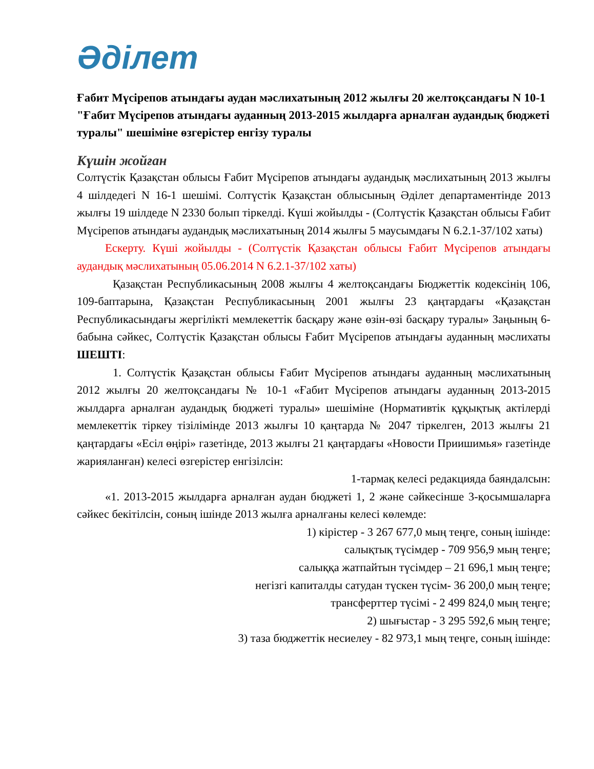Әділет
Ғабит Мүсірепов атындағы аудан мәслихатының 2012 жылғы 20 желтоқсандағы N 10-1 "Ғабит Мүсірепов атындағы ауданның 2013-2015 жылдарға арналған аудандық бюджеті туралы" шешіміне өзгерістер енгізу туралы
Күшін жойған
Солтүстік Қазақстан облысы Ғабит Мүсірепов атындағы аудандық мәслихатының 2013 жылғы 4 шілдедегі N 16-1 шешімі. Солтүстік Қазақстан облысының Әділет департаментінде 2013 жылғы 19 шілдеде N 2330 болып тіркелді. Күші жойылды - (Солтүстік Қазақстан облысы Ғабит Мүсірепов атындағы аудандық мәслихатының 2014 жылғы 5 маусымдағы N 6.2.1-37/102 хаты)
Ескерту. Күші жойылды - (Солтүстік Қазақстан облысы Ғабит Мүсірепов атындағы аудандық мәслихатының 05.06.2014 N 6.2.1-37/102 хаты)
Қазақстан Республикасының 2008 жылғы 4 желтоқсандағы Бюджеттік кодексінің 106, 109-баптарына, Қазақстан Республикасының 2001 жылғы 23 қаңтардағы «Қазақстан Республикасындағы жергілікті мемлекеттік басқару және өзін-өзі басқару туралы» Заңының 6-бабына сәйкес, Солтүстік Қазақстан облысы Ғабит Мүсірепов атындағы ауданның мәслихаты ШЕШТІ:
1. Солтүстік Қазақстан облысы Ғабит Мүсірепов атындағы ауданның мәслихатының 2012 жылғы 20 желтоқсандағы № 10-1 «Ғабит Мүсірепов атындағы ауданның 2013-2015 жылдарға арналған аудандық бюджеті туралы» шешіміне (Нормативтік құқықтық актілерді мемлекеттік тіркеу тізілімінде 2013 жылғы 10 қаңтарда № 2047 тіркелген, 2013 жылғы 21 қаңтардағы «Есіл өңірі» газетінде, 2013 жылғы 21 қаңтардағы «Новости Приишимья» газетінде жарияланған) келесі өзгерістер енгізілсін:
1-тармақ келесі редакцияда баяндалсын:
«1. 2013-2015 жылдарға арналған аудан бюджеті 1, 2 және сәйкесінше 3-қосымшаларға сәйкес бекітілсін, соның ішінде 2013 жылға арналғаны келесі көлемде:
1) кірістер - 3 267 677,0 мың теңге, соның ішінде:
салықтық түсімдер - 709 956,9 мың теңге;
салыққа жатпайтын түсімдер – 21 696,1 мың теңге;
негізгі капиталды сатудан түскен түсім- 36 200,0 мың теңге;
трансферттер түсімі - 2 499 824,0 мың теңге;
2) шығыстар - 3 295 592,6 мың теңге;
3) таза бюджеттік несиелеу - 82 973,1 мың теңге, соның ішінде: